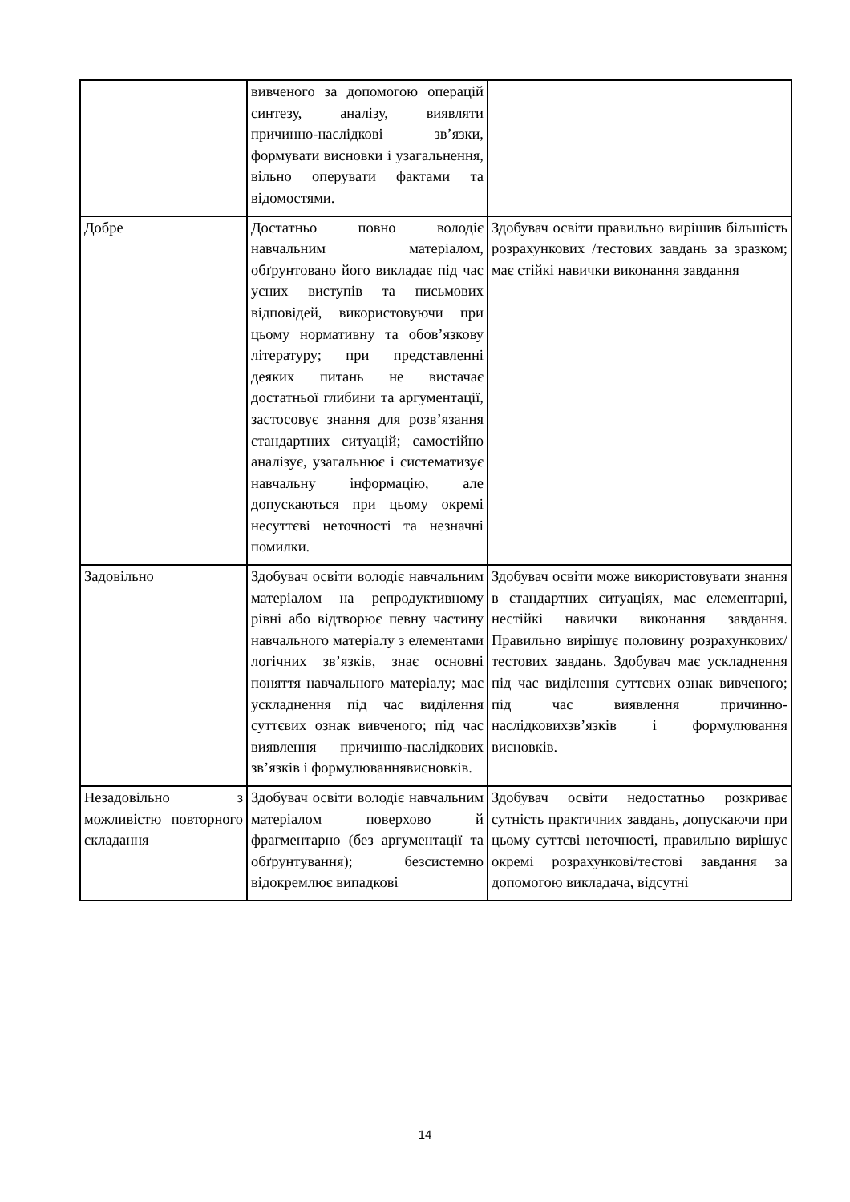| | вивченого за допомогою операцій синтезу, аналізу, виявляти причинно-наслідкові зв’язки, формувати висновки і узагальнення, вільно оперувати фактами та відомостями. | |
| Добре | Достатньо повно володіє навчальним матеріалом, обґрунтовано його викладає під час усних виступів та письмових відповідей, використовуючи при цьому нормативну та обов’язкову літературу; при представленні деяких питань не вистачає достатньої глибини та аргументації, застосовує знання для розв’язання стандартних ситуацій; самостійно аналізує, узагальнює і систематизує навчальну інформацію, але допускаються при цьому окремі несуттєві неточності та незначні помилки. | Здобувач освіти правильно вирішив більшість розрахункових /тестових завдань за зразком; має стійкі навички виконання завдання |
| Задовільно | Здобувач освіти володіє навчальним матеріалом на репродуктивному рівні або відтворює певну частину навчального матеріалу з елементами логічних зв’язків, знає основні поняття навчального матеріалу; має ускладнення під час виділення суттєвих ознак вивченого; під час виявлення причинно-наслідкових зв’язків і формулюваннявисновків. | Здобувач освіти може використовувати знання в стандартних ситуаціях, має елементарні, нестійкі навички виконання завдання. Правильно вирішує половину розрахункових/тестових завдань. Здобувач має ускладнення під час виділення суттєвих ознак вивченого; під час виявлення причинно-наслідковихзв’язків і формулювання висновків. |
| Незадовільно з можливістю повторного складання | Здобувач освіти володіє навчальним матеріалом поверхово й фрагментарно (без аргументації та обґрунтування); безсистемно відокремлює випадкові | Здобувач освіти недостатньо розкриває сутність практичних завдань, допускаючи при цьому суттєві неточності, правильно вирішує окремі розрахункові/тестові завдання за допомогою викладача, відсутні |
14